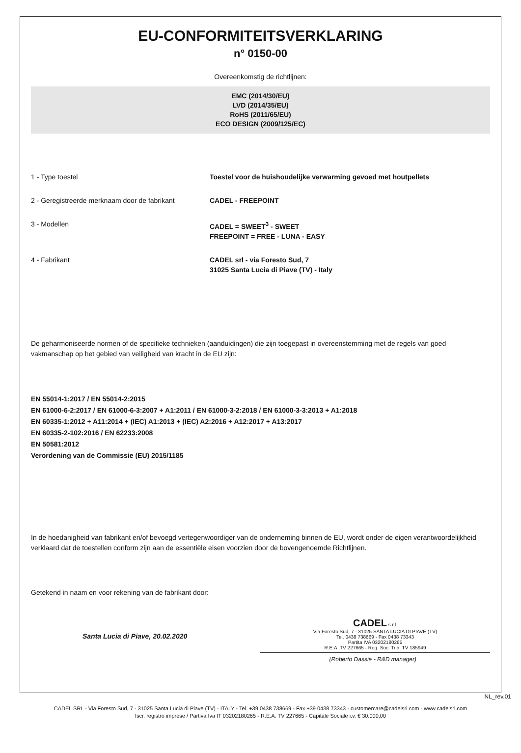EU-CONFORMITEITSVERKLARING
n° 0150-00
Overeenkomstig de richtlijnen:
EMC (2014/30/EU)
LVD (2014/35/EU)
RoHS (2011/65/EU)
ECO DESIGN (2009/125/EC)
1 - Type toestel Toestel voor de huishoudelijke verwarming gevoed met houtpellets
2 - Geregistreerde merknaam door de fabrikant
CADEL - FREEPOINT
3 - Modellen CADEL = SWEET<sup>3</sup> - SWEET
FREEPOINT = FREE - LUNA - EASY
4 - Fabrikant CADEL srl - via Foresto Sud, 7
31025 Santa Lucia di Piave (TV) - Italy
De geharmoniseerde normen of de specifieke technieken (aanduidingen) die zijn toegepast in overeenstemming met de regels van goed vakmanschap op het gebied van veiligheid van kracht in de EU zijn:
EN 55014-1:2017 / EN 55014-2:2015
EN 61000-6-2:2017 / EN 61000-6-3:2007 + A1:2011 / EN 61000-3-2:2018 / EN 61000-3-3:2013 + A1:2018
EN 60335-1:2012 + A11:2014 + (IEC) A1:2013 + (IEC) A2:2016 + A12:2017 + A13:2017
EN 60335-2-102:2016 / EN 62233:2008
EN 50581:2012
Verordening van de Commissie (EU) 2015/1185
In de hoedanigheid van fabrikant en/of bevoegd vertegenwoordiger van de onderneming binnen de EU, wordt onder de eigen verantwoordelijkheid verklaard dat de toestellen conform zijn aan de essentiële eisen voorzien door de bovengenoemde Richtlijnen.
Getekend in naam en voor rekening van de fabrikant door:
Santa Lucia di Piave, 20.02.2020
CADEL s.r.l.
Via Foresto Sud, 7 - 31025 SANTA LUCIA DI PIAVE (TV)
Tel. 0438 738669 - Fax 0438 73343
Partita IVA 03202180265
R.E.A. TV 227665 - Reg. Soc. Trib. TV 185949
(Roberto Dassie - R&D manager)
NL_rev.01
CADEL SRL - Via Foresto Sud, 7 - 31025 Santa Lucia di Piave (TV) - ITALY - Tel. +39 0438 738669 - Fax +39 0438 73343 - customercare@cadelsrl.com - www.cadelsrl.com
Iscr. registro imprese / Partiva Iva IT 03202180265 - R.E.A. TV 227665 - Capitale Sociale i.v. € 30.000,00